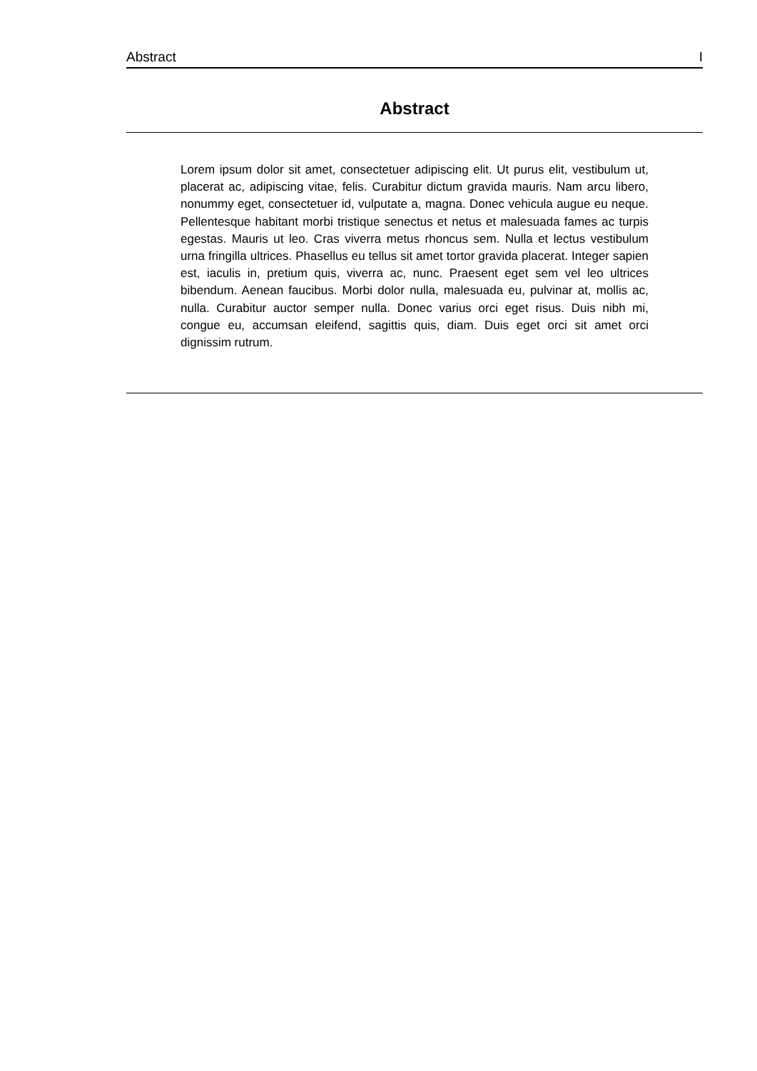Abstract I
Abstract
Lorem ipsum dolor sit amet, consectetuer adipiscing elit. Ut purus elit, vestibulum ut, placerat ac, adipiscing vitae, felis. Curabitur dictum gravida mauris. Nam arcu libero, nonummy eget, consectetuer id, vulputate a, magna. Donec vehicula augue eu neque. Pellentesque habitant morbi tristique senectus et netus et malesuada fames ac turpis egestas. Mauris ut leo. Cras viverra metus rhoncus sem. Nulla et lectus vestibulum urna fringilla ultrices. Phasellus eu tellus sit amet tortor gravida placerat. Integer sapien est, iaculis in, pretium quis, viverra ac, nunc. Praesent eget sem vel leo ultrices bibendum. Aenean faucibus. Morbi dolor nulla, malesuada eu, pulvinar at, mollis ac, nulla. Curabitur auctor semper nulla. Donec varius orci eget risus. Duis nibh mi, congue eu, accumsan eleifend, sagittis quis, diam. Duis eget orci sit amet orci dignissim rutrum.